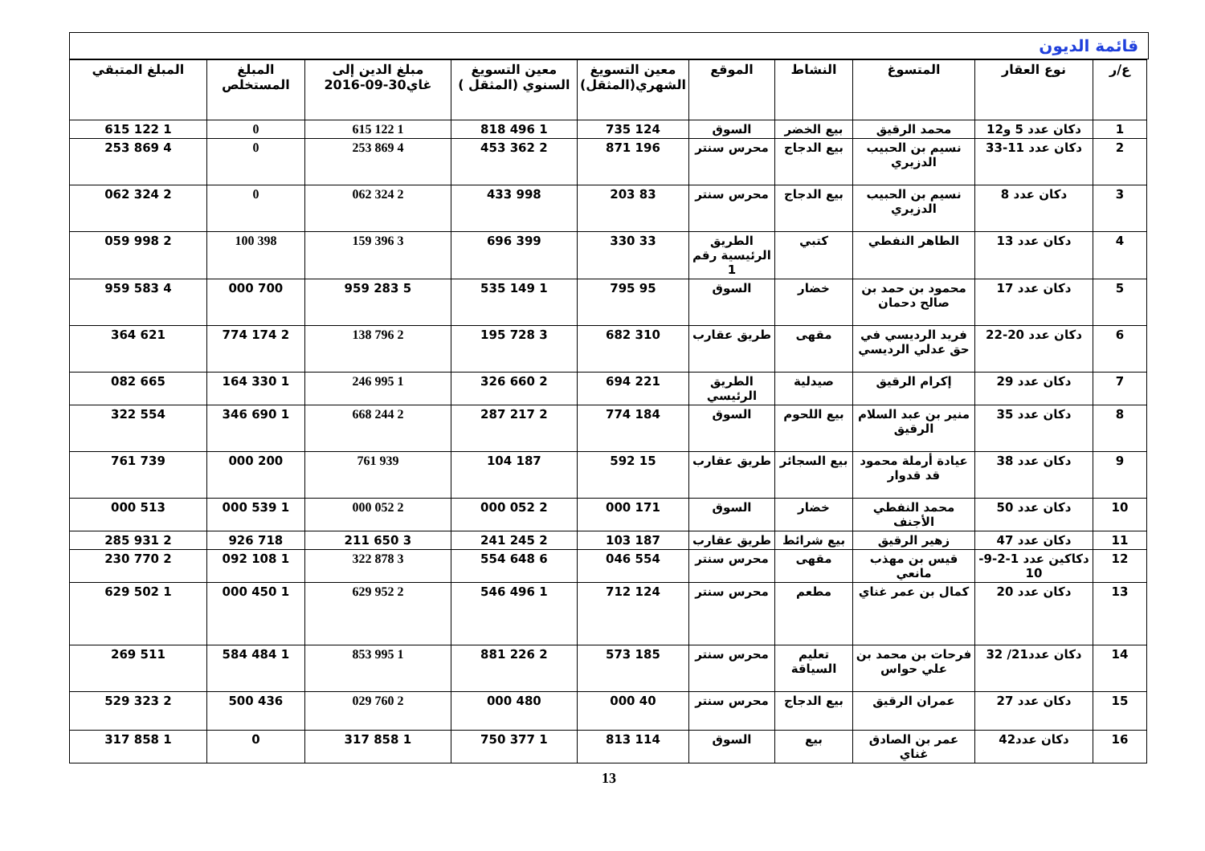قائمة الديون
| ع/ر | نوع العقار | المتسوغ | النشاط | الموقع | معين التسويغ الشهري(المثقل) | معين التسويغ السنوي (المثقل ) | مبلغ الدين إلى غاي30-09-2016 | المبلغ المستخلص | المبلغ المتبقي |
| --- | --- | --- | --- | --- | --- | --- | --- | --- | --- |
| 1 | دكان عدد 5 و12 | محمد الرقيق | بيع الخضر | السوق | 124 735 | 1 496 818 | 1 122 615 | 0 | 1 122 615 |
| 2 | دكان عدد 11-33 | نسيم بن الحبيب الدزيري | بيع الدجاج | محرس سنتر | 196 871 | 2 362 453 | 4 869 253 | 0 | 4 869 253 |
| 3 | دكان عدد 8 | نسيم بن الحبيب الدزيري | بيع الدجاج | محرس سنتر | 83 203 | 998 433 | 2 324 062 | 0 | 2 324 062 |
| 4 | دكان عدد 13 | الطاهر النفطي | كتبي | الطريق الرئيسية رقم 1 | 33 330 | 399 696 | 3 396 159 | 398 100 | 2 998 059 |
| 5 | دكان عدد 17 | محمود بن حمد بن صالح دحمان | خضار | السوق | 95 795 | 1 149 535 | 5 283 959 | 700 000 | 4 583 959 |
| 6 | دكان عدد 20-22 | فريد الرديسي في حق عدلي الرديسي | مقهى | طريق عقارب | 310 682 | 3 728 195 | 2 796 138 | 2 174 774 | 621 364 |
| 7 | دكان عدد 29 | إكرام الرقيق | صيدلية | الطريق الرئيسي | 221 694 | 2 660 326 | 1 995 246 | 1 330 164 | 665 082 |
| 8 | دكان عدد 35 | منير بن عبد السلام الرقيق | بيع اللحوم | السوق | 184 774 | 2 217 287 | 2 244 668 | 1 690 346 | 554 322 |
| 9 | دكان عدد 38 | عيادة أرملة محمود قد قدوار | بيع السجائر | طريق عقارب | 15 592 | 187 104 | 939 761 | 200 000 | 739 761 |
| 10 | دكان عدد 50 | محمد النفطي الأجنف | خضار | السوق | 171 000 | 2 052 000 | 2 052 000 | 1 539 000 | 513 000 |
| 11 | دكان عدد 47 | زهير الرقيق | بيع شرائط | طريق عقارب | 187 103 | 2 245 241 | 3 650 211 | 718 926 | 2 931 285 |
| 12 | دكاكين عدد 1-2-9-10 | قيس بن مهذب مانعي | مقهى | محرس سنتر | 554 046 | 6 648 554 | 3 878 322 | 1 108 092 | 2 770 230 |
| 13 | دكان عدد 20 | كمال بن عمر غناي | مطعم | محرس سنتر | 124 712 | 1 496 546 | 2 952 629 | 1 450 000 | 1 502 629 |
| 14 | دكان عدد21/ 32 | فرحات بن محمد بن علي حواس | تعليم السياقة | محرس سنتر | 185 573 | 2 226 881 | 1 995 853 | 1 484 584 | 511 269 |
| 15 | دكان عدد 27 | عمران الرقيق | بيع الدجاج | محرس سنتر | 40 000 | 480 000 | 2 760 029 | 436 500 | 2 323 529 |
| 16 | دكان عدد42 | عمر بن الصادق غناي | بيع | السوق | 114 813 | 1 377 750 | 1 858 317 | 0 | 1 858 317 |
13